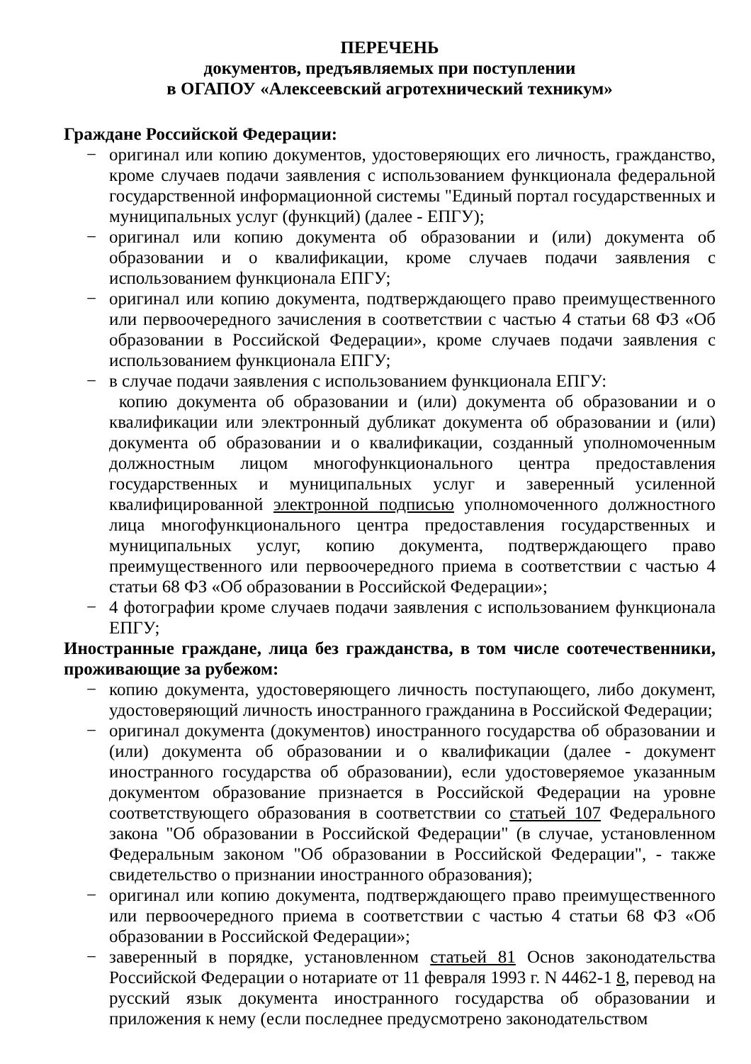ПЕРЕЧЕНЬ
документов, предъявляемых при поступлении
в ОГАПОУ «Алексеевский агротехнический техникум»
Граждане Российской Федерации:
− оригинал или копию документов, удостоверяющих его личность, гражданство, кроме случаев подачи заявления с использованием функционала федеральной государственной информационной системы "Единый портал государственных и муниципальных услуг (функций) (далее - ЕПГУ);
− оригинал или копию документа об образовании и (или) документа об образовании и о квалификации, кроме случаев подачи заявления с использованием функционала ЕПГУ;
− оригинал или копию документа, подтверждающего право преимущественного или первоочередного зачисления в соответствии с частью 4 статьи 68 ФЗ «Об образовании в Российской Федерации», кроме случаев подачи заявления с использованием функционала ЕПГУ;
− в случае подачи заявления с использованием функционала ЕПГУ:
копию документа об образовании и (или) документа об образовании и о квалификации или электронный дубликат документа об образовании и (или) документа об образовании и о квалификации, созданный уполномоченным должностным лицом многофункционального центра предоставления государственных и муниципальных услуг и заверенный усиленной квалифицированной электронной подписью уполномоченного должностного лица многофункционального центра предоставления государственных и муниципальных услуг, копию документа, подтверждающего право преимущественного или первоочередного приема в соответствии с частью 4 статьи 68 ФЗ «Об образовании в Российской Федерации»;
− 4 фотографии кроме случаев подачи заявления с использованием функционала ЕПГУ;
Иностранные граждане, лица без гражданства, в том числе соотечественники, проживающие за рубежом:
− копию документа, удостоверяющего личность поступающего, либо документ, удостоверяющий личность иностранного гражданина в Российской Федерации;
− оригинал документа (документов) иностранного государства об образовании и (или) документа об образовании и о квалификации (далее - документ иностранного государства об образовании), если удостоверяемое указанным документом образование признается в Российской Федерации на уровне соответствующего образования в соответствии со статьей 107 Федерального закона "Об образовании в Российской Федерации" (в случае, установленном Федеральным законом "Об образовании в Российской Федерации", - также свидетельство о признании иностранного образования);
− оригинал или копию документа, подтверждающего право преимущественного или первоочередного приема в соответствии с частью 4 статьи 68 ФЗ «Об образовании в Российской Федерации»;
− заверенный в порядке, установленном статьей 81 Основ законодательства Российской Федерации о нотариате от 11 февраля 1993 г. N 4462-1 8, перевод на русский язык документа иностранного государства об образовании и приложения к нему (если последнее предусмотрено законодательством